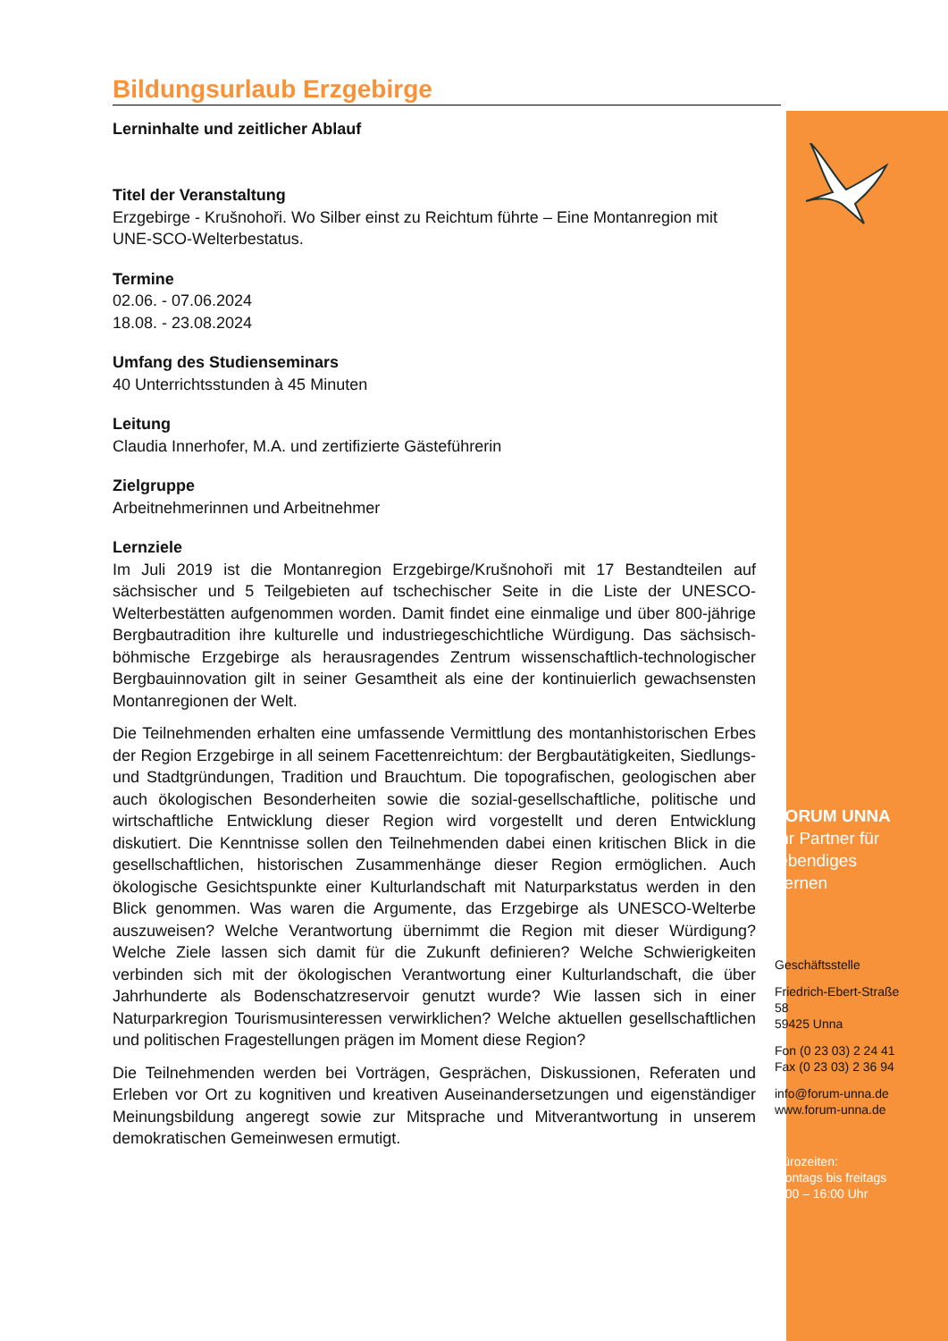Bildungsurlaub Erzgebirge
Lerninhalte und zeitlicher Ablauf
Titel der Veranstaltung
Erzgebirge - Krušnohoři. Wo Silber einst zu Reichtum führte – Eine Montanregion mit UNE-SCO-Welterbestatus.
Termine
02.06. - 07.06.2024
18.08. - 23.08.2024
Umfang des Studienseminars
40 Unterrichtsstunden à 45 Minuten
Leitung
Claudia Innerhofer, M.A. und zertifizierte Gästeführerin
Zielgruppe
Arbeitnehmerinnen und Arbeitnehmer
Lernziele
Im Juli 2019 ist die Montanregion Erzgebirge/Krušnohoři mit 17 Bestandteilen auf sächsischer und 5 Teilgebieten auf tschechischer Seite in die Liste der UNESCO-Welterbestätten aufgenommen worden. Damit findet eine einmalige und über 800-jährige Bergbautradition ihre kulturelle und industriegeschichtliche Würdigung. Das sächsisch-böhmische Erzgebirge als herausragendes Zentrum wissenschaftlich-technologischer Bergbauinnovation gilt in seiner Gesamtheit als eine der kontinuierlich gewachsensten Montanregionen der Welt.
Die Teilnehmenden erhalten eine umfassende Vermittlung des montanhistorischen Erbes der Region Erzgebirge in all seinem Facettenreichtum: der Bergbautätigkeiten, Siedlungs- und Stadtgründungen, Tradition und Brauchtum. Die topografischen, geologischen aber auch ökologischen Besonderheiten sowie die sozial-gesellschaftliche, politische und wirtschaftliche Entwicklung dieser Region wird vorgestellt und deren Entwicklung diskutiert. Die Kenntnisse sollen den Teilnehmenden dabei einen kritischen Blick in die gesellschaftlichen, historischen Zusammenhänge dieser Region ermöglichen. Auch ökologische Gesichtspunkte einer Kulturlandschaft mit Naturparkstatus werden in den Blick genommen. Was waren die Argumente, das Erzgebirge als UNESCO-Welterbe auszuweisen? Welche Verantwortung übernimmt die Region mit dieser Würdigung? Welche Ziele lassen sich damit für die Zukunft definieren? Welche Schwierigkeiten verbinden sich mit der ökologischen Verantwortung einer Kulturlandschaft, die über Jahrhunderte als Bodenschatzreservoir genutzt wurde? Wie lassen sich in einer Naturparkregion Tourismusinteressen verwirklichen? Welche aktuellen gesellschaftlichen und politischen Fragestellungen prägen im Moment diese Region?
Die Teilnehmenden werden bei Vorträgen, Gesprächen, Diskussionen, Referaten und Erleben vor Ort zu kognitiven und kreativen Auseinandersetzungen und eigenständiger Meinungsbildung angeregt sowie zur Mitsprache und Mitverantwortung in unserem demokratischen Gemeinwesen ermutigt.
FORUM UNNA
Ihr Partner für lebendiges Lernen
Geschäftsstelle
Friedrich-Ebert-Straße 58
59425 Unna
Fon (0 23 03) 2 24 41
Fax (0 23 03) 2 36 94
info@forum-unna.de
www.forum-unna.de
Bürozeiten:
montags bis freitags
8:00 – 16:00 Uhr